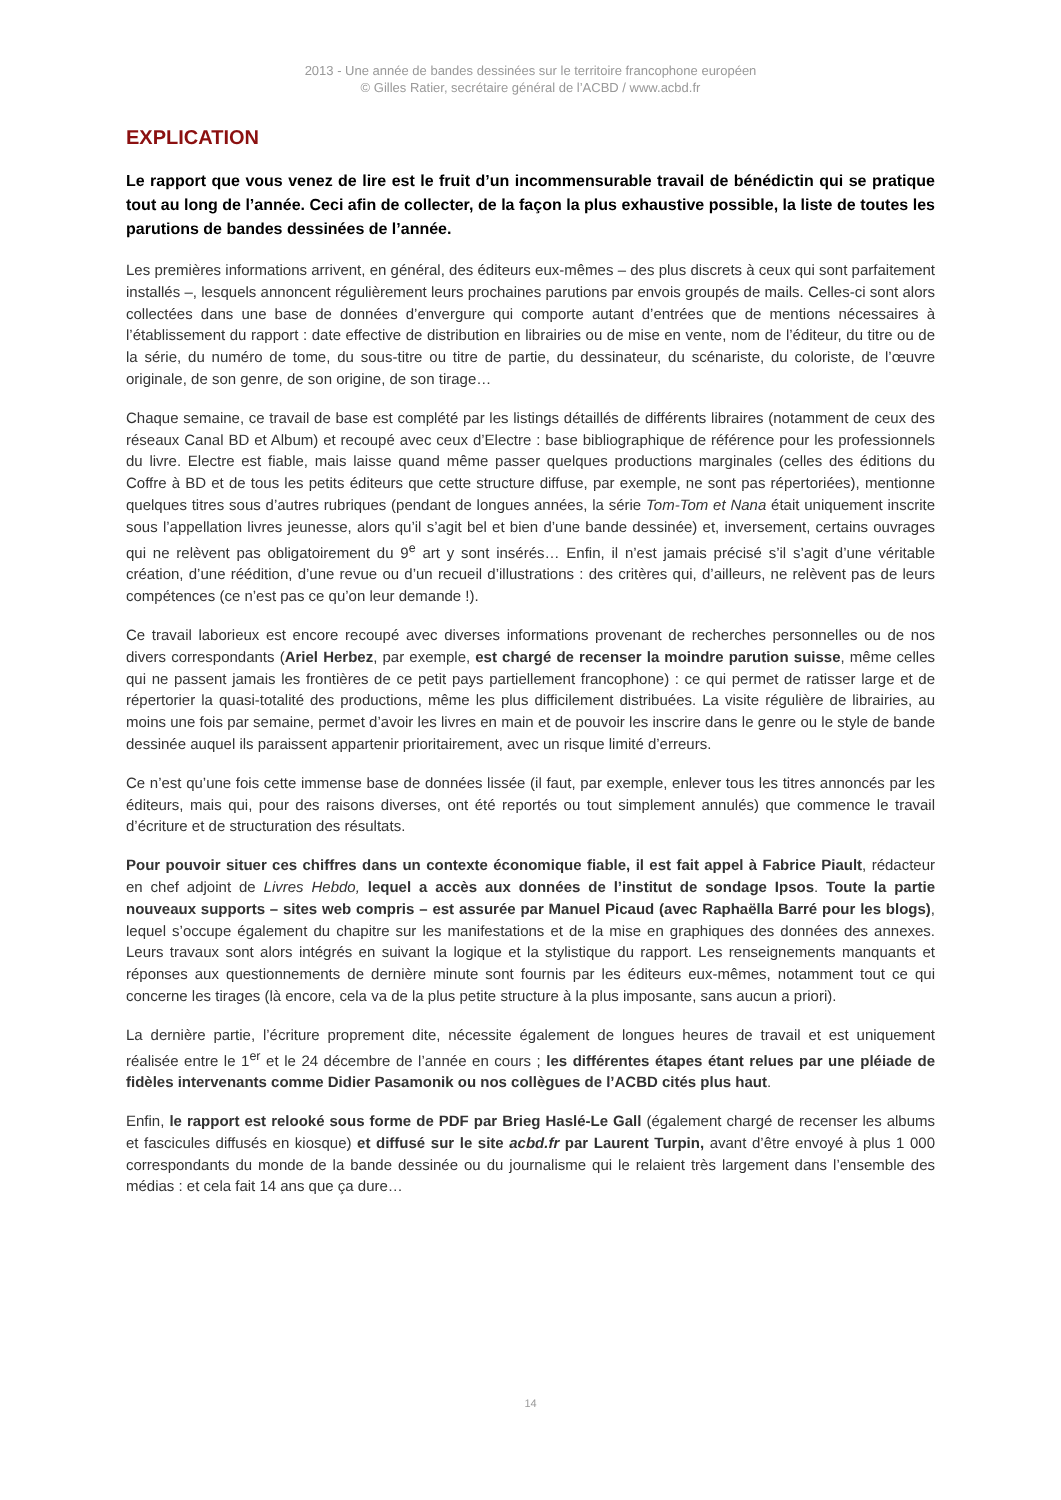2013 - Une année de bandes dessinées sur le territoire francophone européen
© Gilles Ratier, secrétaire général de l’ACBD / www.acbd.fr
EXPLICATION
Le rapport que vous venez de lire est le fruit d’un incommensurable travail de bénédictin qui se pratique tout au long de l’année. Ceci afin de collecter, de la façon la plus exhaustive possible, la liste de toutes les parutions de bandes dessinées de l’année.
Les premières informations arrivent, en général, des éditeurs eux-mêmes – des plus discrets à ceux qui sont parfaitement installés –, lesquels annoncent régulièrement leurs prochaines parutions par envois groupés de mails. Celles-ci sont alors collectées dans une base de données d’envergure qui comporte autant d’entrées que de mentions nécessaires à l’établissement du rapport : date effective de distribution en librairies ou de mise en vente, nom de l’éditeur, du titre ou de la série, du numéro de tome, du sous-titre ou titre de partie, du dessinateur, du scénariste, du coloriste, de l’œuvre originale, de son genre, de son origine, de son tirage…
Chaque semaine, ce travail de base est complété par les listings détaillés de différents libraires (notamment de ceux des réseaux Canal BD et Album) et recoupé avec ceux d’Electre : base bibliographique de référence pour les professionnels du livre. Electre est fiable, mais laisse quand même passer quelques productions marginales (celles des éditions du Coffre à BD et de tous les petits éditeurs que cette structure diffuse, par exemple, ne sont pas répertoriées), mentionne quelques titres sous d’autres rubriques (pendant de longues années, la série Tom-Tom et Nana était uniquement inscrite sous l’appellation livres jeunesse, alors qu’il s’agit bel et bien d’une bande dessinée) et, inversement, certains ouvrages qui ne relèvent pas obligatoirement du 9<sup>e</sup> art y sont insérés… Enfin, il n’est jamais précisé s’il s’agit d’une véritable création, d’une réédition, d’une revue ou d’un recueil d’illustrations : des critères qui, d’ailleurs, ne relèvent pas de leurs compétences (ce n’est pas ce qu’on leur demande !).
Ce travail laborieux est encore recoupé avec diverses informations provenant de recherches personnelles ou de nos divers correspondants (Ariel Herbez, par exemple, est chargé de recenser la moindre parution suisse, même celles qui ne passent jamais les frontières de ce petit pays partiellement francophone) : ce qui permet de ratisser large et de répertorier la quasi-totalité des productions, même les plus difficilement distribuées. La visite régulière de librairies, au moins une fois par semaine, permet d’avoir les livres en main et de pouvoir les inscrire dans le genre ou le style de bande dessinée auquel ils paraissent appartenir prioritairement, avec un risque limité d’erreurs.
Ce n’est qu’une fois cette immense base de données lissée (il faut, par exemple, enlever tous les titres annoncés par les éditeurs, mais qui, pour des raisons diverses, ont été reportés ou tout simplement annulés) que commence le travail d’écriture et de structuration des résultats.
Pour pouvoir situer ces chiffres dans un contexte économique fiable, il est fait appel à Fabrice Piault, rédacteur en chef adjoint de Livres Hebdo, lequel a accès aux données de l’institut de sondage Ipsos. Toute la partie nouveaux supports – sites web compris – est assurée par Manuel Picaud (avec Raphaëlla Barré pour les blogs), lequel s’occupe également du chapitre sur les manifestations et de la mise en graphiques des données des annexes. Leurs travaux sont alors intégrés en suivant la logique et la stylistique du rapport. Les renseignements manquants et réponses aux questionnements de dernière minute sont fournis par les éditeurs eux-mêmes, notamment tout ce qui concerne les tirages (là encore, cela va de la plus petite structure à la plus imposante, sans aucun a priori).
La dernière partie, l’écriture proprement dite, nécessite également de longues heures de travail et est uniquement réalisée entre le 1<sup>er</sup> et le 24 décembre de l’année en cours ; les différentes étapes étant relues par une pléiade de fidèles intervenants comme Didier Pasamonik ou nos collègues de l’ACBD cités plus haut.
Enfin, le rapport est relooké sous forme de PDF par Brieg Haslé-Le Gall (également chargé de recenser les albums et fascicules diffusés en kiosque) et diffusé sur le site acbd.fr par Laurent Turpin, avant d’être envoyé à plus 1 000 correspondants du monde de la bande dessinée ou du journalisme qui le relaient très largement dans l’ensemble des médias : et cela fait 14 ans que ça dure…
14